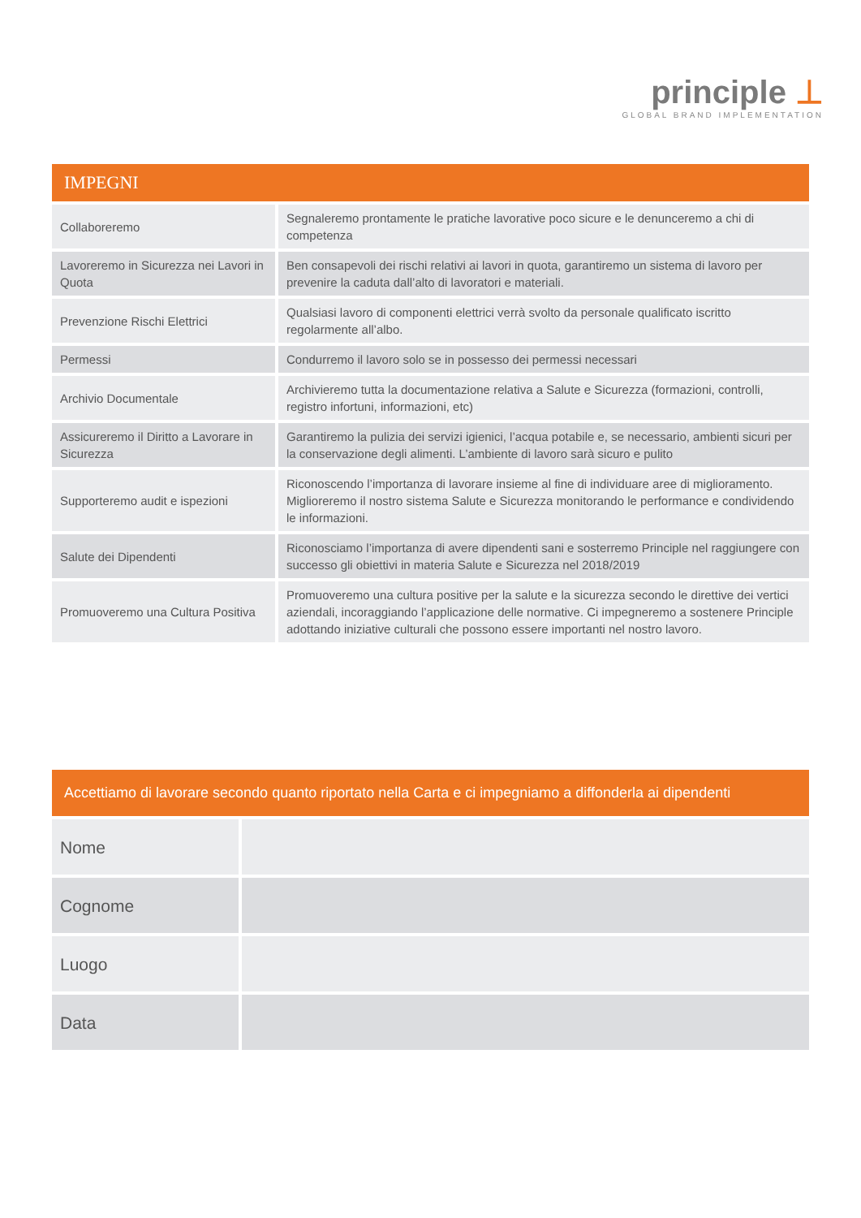principle ⊥
GLOBAL BRAND IMPLEMENTATION
IMPEGNI
| Collaboreremo | Segnaleremo prontamente le pratiche lavorative poco sicure e le denunceremo a chi di competenza |
| Lavoreremo in Sicurezza nei Lavori in Quota | Ben consapevoli dei rischi relativi ai lavori in quota, garantiremo un sistema di lavoro per prevenire la caduta dall’alto di lavoratori e materiali. |
| Prevenzione Rischi Elettrici | Qualsiasi lavoro di componenti elettrici verrà svolto da personale qualificato iscritto regolarmente all’albo. |
| Permessi | Condurremo il lavoro solo se in possesso dei permessi necessari |
| Archivio Documentale | Archivieremo tutta la documentazione relativa a Salute e Sicurezza (formazioni, controlli, registro infortuni, informazioni, etc) |
| Assicureremo il Diritto a Lavorare in Sicurezza | Garantiremo la pulizia dei servizi igienici, l’acqua potabile e, se necessario, ambienti sicuri per la conservazione degli alimenti. L’ambiente di lavoro sarà sicuro e pulito |
| Supporteremo audit e ispezioni | Riconoscendo l’importanza di lavorare insieme al fine di individuare aree di miglioramento. Miglioreremo il nostro sistema Salute e Sicurezza monitorando le performance e condividendo le informazioni. |
| Salute dei Dipendenti | Riconosciamo l’importanza di avere dipendenti sani e sosterremo Principle nel raggiungere con successo gli obiettivi in materia Salute e Sicurezza nel 2018/2019 |
| Promuoveremo una Cultura Positiva | Promuoveremo una cultura positive per la salute e la sicurezza secondo le direttive dei vertici aziendali, incoraggiando l’applicazione delle normative. Ci impegneremo a sostenere Principle adottando iniziative culturali che possono essere importanti nel nostro lavoro. |
Accettiamo di lavorare secondo quanto riportato nella Carta e ci impegniamo a diffonderla ai dipendenti
| Nome | |
| Cognome | |
| Luogo | |
| Data | |